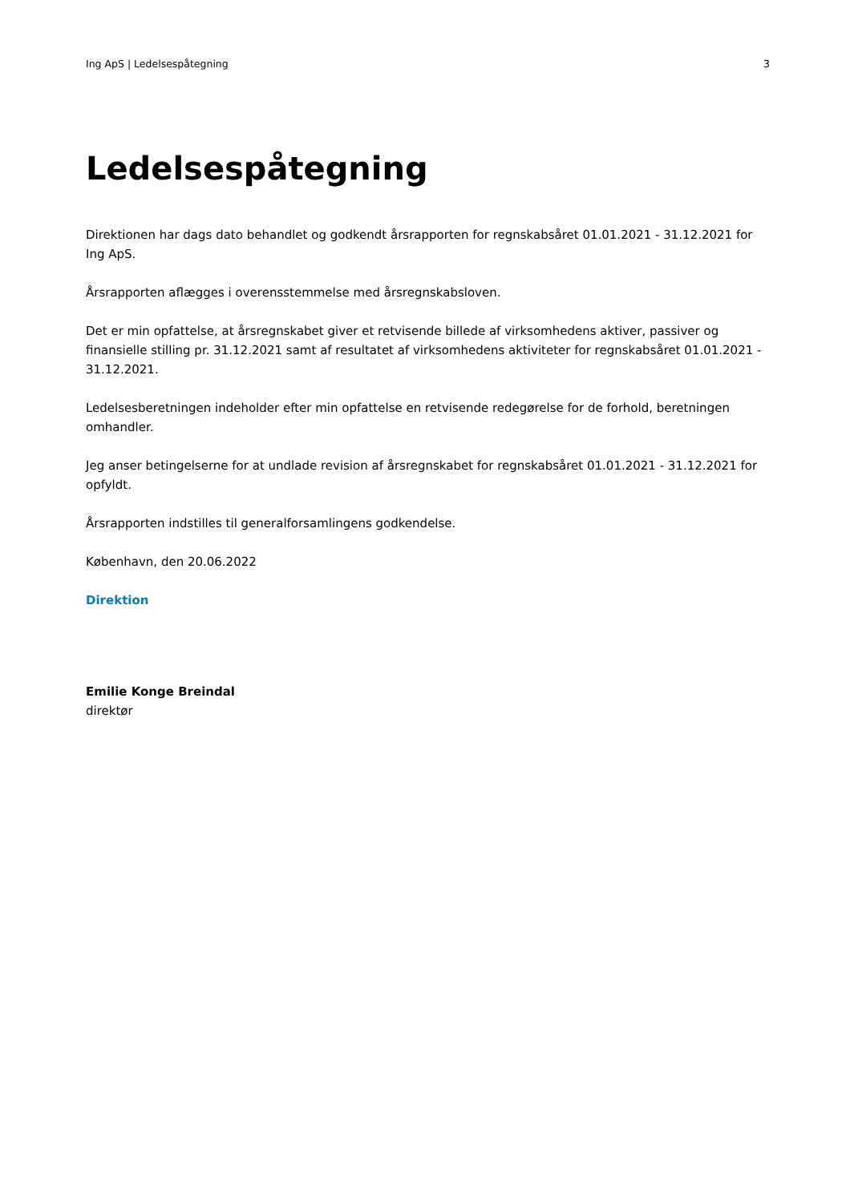Ing ApS | Ledelsespåtegning 3
Ledelsespåtegning
Direktionen har dags dato behandlet og godkendt årsrapporten for regnskabsåret 01.01.2021 - 31.12.2021 for Ing ApS.
Årsrapporten aflægges i overensstemmelse med årsregnskabsloven.
Det er min opfattelse, at årsregnskabet giver et retvisende billede af virksomhedens aktiver, passiver og finansielle stilling pr. 31.12.2021 samt af resultatet af virksomhedens aktiviteter for regnskabsåret 01.01.2021 - 31.12.2021.
Ledelsesberetningen indeholder efter min opfattelse en retvisende redegørelse for de forhold, beretningen omhandler.
Jeg anser betingelserne for at undlade revision af årsregnskabet for regnskabsåret 01.01.2021 - 31.12.2021 for opfyldt.
Årsrapporten indstilles til generalforsamlingens godkendelse.
København, den 20.06.2022
Direktion
Emilie Konge Breindal
direktør